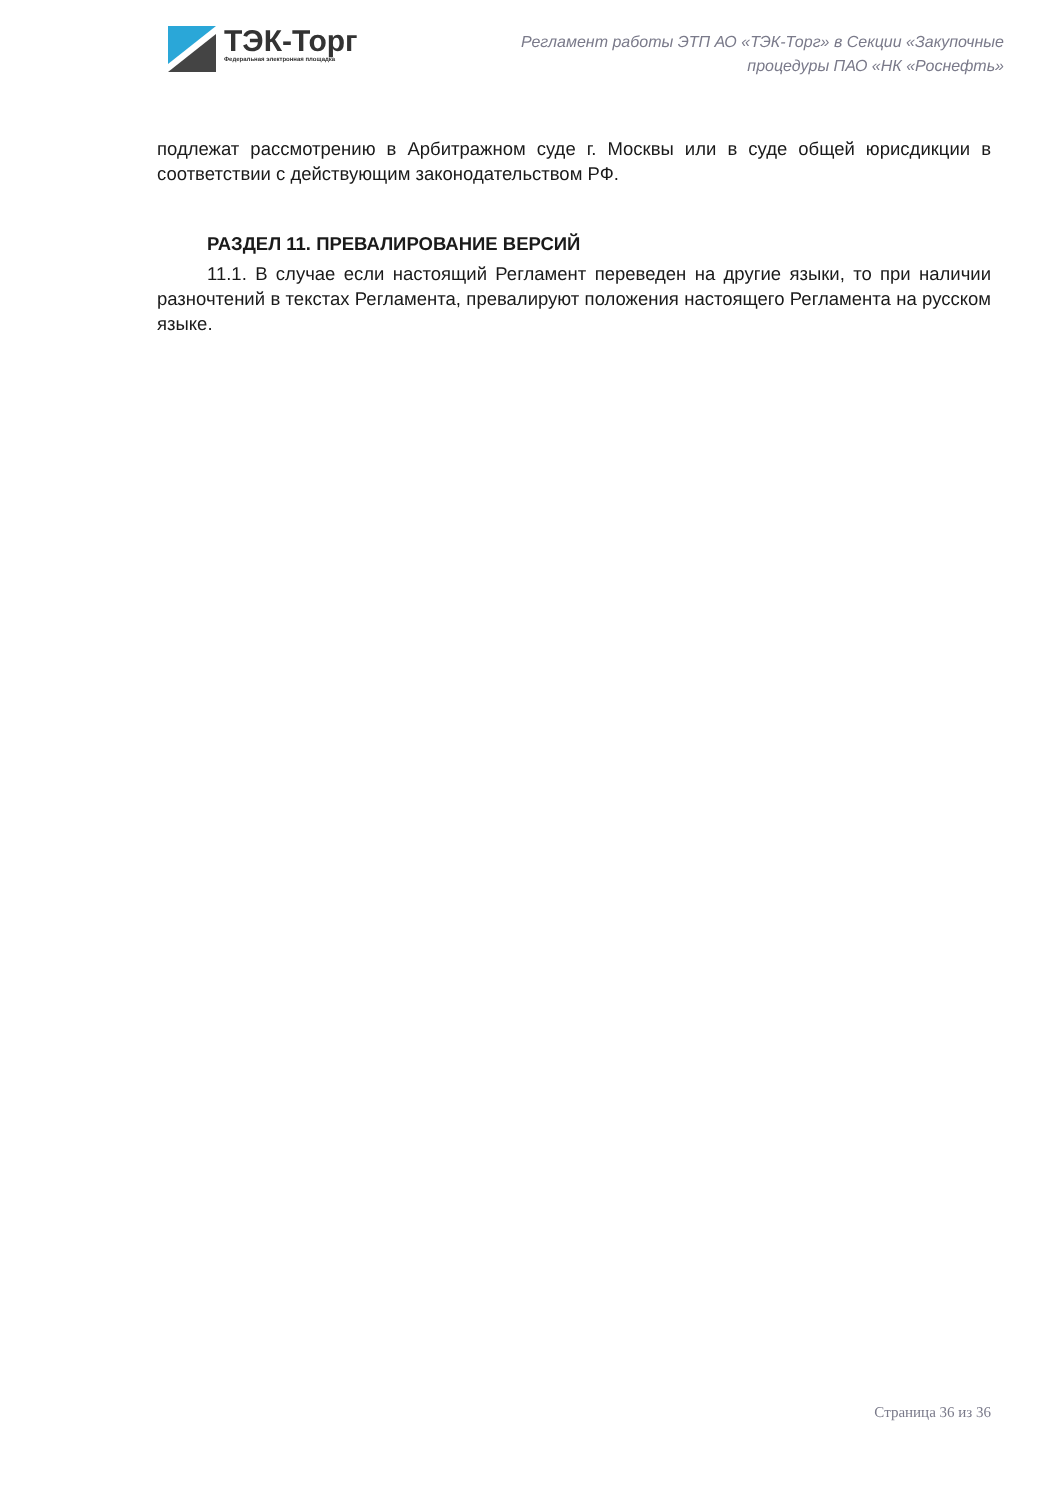ТЭК-Торг
Федеральная электронная площадка
Регламент работы ЭТП АО «ТЭК-Торг» в Секции «Закупочные
процедуры ПАО «НК «Роснефть»
подлежат рассмотрению в Арбитражном суде г. Москвы или в суде общей юрисдикции в соответствии с действующим законодательством РФ.
РАЗДЕЛ 11. ПРЕВАЛИРОВАНИЕ ВЕРСИЙ
11.1. В случае если настоящий Регламент переведен на другие языки, то при наличии разночтений в текстах Регламента, превалируют положения настоящего Регламента на русском языке.
Страница 36 из 36